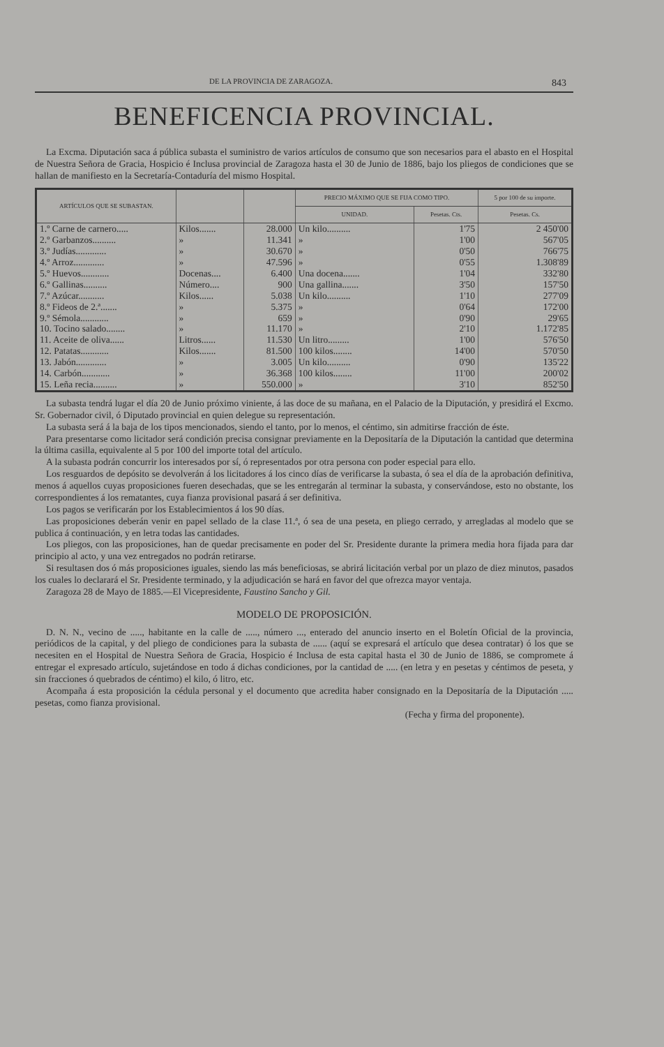DE LA PROVINCIA DE ZARAGOZA. 843
BENEFICENCIA PROVINCIAL.
La Excma. Diputación saca á pública subasta el suministro de varios artículos de consumo que son necesarios para el abasto en el Hospital de Nuestra Señora de Gracia, Hospicio é Inclusa provincial de Zaragoza hasta el 30 de Junio de 1886, bajo los pliegos de condiciones que se hallan de manifiesto en la Secretaría-Contaduría del mismo Hospital.
| ARTÍCULOS QUE SE SUBASTAN. | | | PRECIO MÁXIMO QUE SE FIJA COMO TIPO. | | 5 por 100 de su importe. |
| --- | --- | --- | --- | --- | --- |
| | | | UNIDAD. | Pesetas. Cts. | Pesetas. Cs. |
| 1.º Carne de carnero..... | Kilos....... | 28.000 | Un kilo.......... | 1'75 | 2 450'00 |
| 2.º Garbanzos.......... | » | 11.341 | » | 1'00 | 567'05 |
| 3.º Judías............. | » | 30.670 | » | 0'50 | 766'75 |
| 4.º Arroz............. | » | 47.596 | » | 0'55 | 1.308'89 |
| 5.º Huevos............ | Docenas.... | 6.400 | Una docena....... | 1'04 | 332'80 |
| 6.º Gallinas.......... | Número.... | 900 | Una gallina....... | 3'50 | 157'50 |
| 7.º Azúcar........... | Kilos...... | 5.038 | Un kilo.......... | 1'10 | 277'09 |
| 8.º Fideos de 2.ª....... | » | 5.375 | » | 0'64 | 172'00 |
| 9.º Sémola............ | » | 659 | » | 0'90 | 29'65 |
| 10. Tocino salado........ | » | 11.170 | » | 2'10 | 1.172'85 |
| 11. Aceite de oliva...... | Litros...... | 11.530 | Un litro......... | 1'00 | 576'50 |
| 12. Patatas............ | Kilos....... | 81.500 | 100 kilos........ | 14'00 | 570'50 |
| 13. Jabón............. | » | 3.005 | Un kilo.......... | 0'90 | 135'22 |
| 14. Carbón............ | » | 36.368 | 100 kilos........ | 11'00 | 200'02 |
| 15. Leña recia.......... | » | 550.000 | » | 3'10 | 852'50 |
La subasta tendrá lugar el día 20 de Junio próximo viniente, á las doce de su mañana, en el Palacio de la Diputación, y presidirá el Excmo. Sr. Gobernador civil, ó Diputado provincial en quien delegue su representación.
La subasta será á la baja de los tipos mencionados, siendo el tanto, por lo menos, el céntimo, sin admitirse fracción de éste.
Para presentarse como licitador será condición precisa consignar previamente en la Depositaría de la Diputación la cantidad que determina la última casilla, equivalente al 5 por 100 del importe total del artículo.
A la subasta podrán concurrir los interesados por sí, ó representados por otra persona con poder especial para ello.
Los resguardos de depósito se devolverán á los licitadores á los cinco días de verificarse la subasta, ó sea el día de la aprobación definitiva, menos á aquellos cuyas proposiciones fueren desechadas, que se les entregarán al terminar la subasta, y conservándose, esto no obstante, los correspondientes á los rematantes, cuya fianza provisional pasará á ser definitiva.
Los pagos se verificarán por los Establecimientos á los 90 días.
Las proposiciones deberán venir en papel sellado de la clase 11.ª, ó sea de una peseta, en pliego cerrado, y arregladas al modelo que se publica á continuación, y en letra todas las cantidades.
Los pliegos, con las proposiciones, han de quedar precisamente en poder del Sr. Presidente durante la primera media hora fijada para dar principio al acto, y una vez entregados no podrán retirarse.
Si resultasen dos ó más proposiciones iguales, siendo las más beneficiosas, se abrirá licitación verbal por un plazo de diez minutos, pasados los cuales lo declarará el Sr. Presidente terminado, y la adjudicación se hará en favor del que ofrezca mayor ventaja.
Zaragoza 28 de Mayo de 1885.—El Vicepresidente, Faustino Sancho y Gil.
MODELO DE PROPOSICIÓN.
D. N. N., vecino de ....., habitante en la calle de ....., número ..., enterado del anuncio inserto en el Boletín Oficial de la provincia, periódicos de la capital, y del pliego de condiciones para la subasta de ...... (aquí se expresará el artículo que desea contratar) ó los que se necesiten en el Hospital de Nuestra Señora de Gracia, Hospicio é Inclusa de esta capital hasta el 30 de Junio de 1886, se compromete á entregar el expresado artículo, sujetándose en todo á dichas condiciones, por la cantidad de ..... (en letra y en pesetas y céntimos de peseta, y sin fracciones ó quebrados de céntimo) el kilo, ó litro, etc.
Acompaña á esta proposición la cédula personal y el documento que acredita haber consignado en la Depositaría de la Diputación ..... pesetas, como fianza provisional.
(Fecha y firma del proponente).